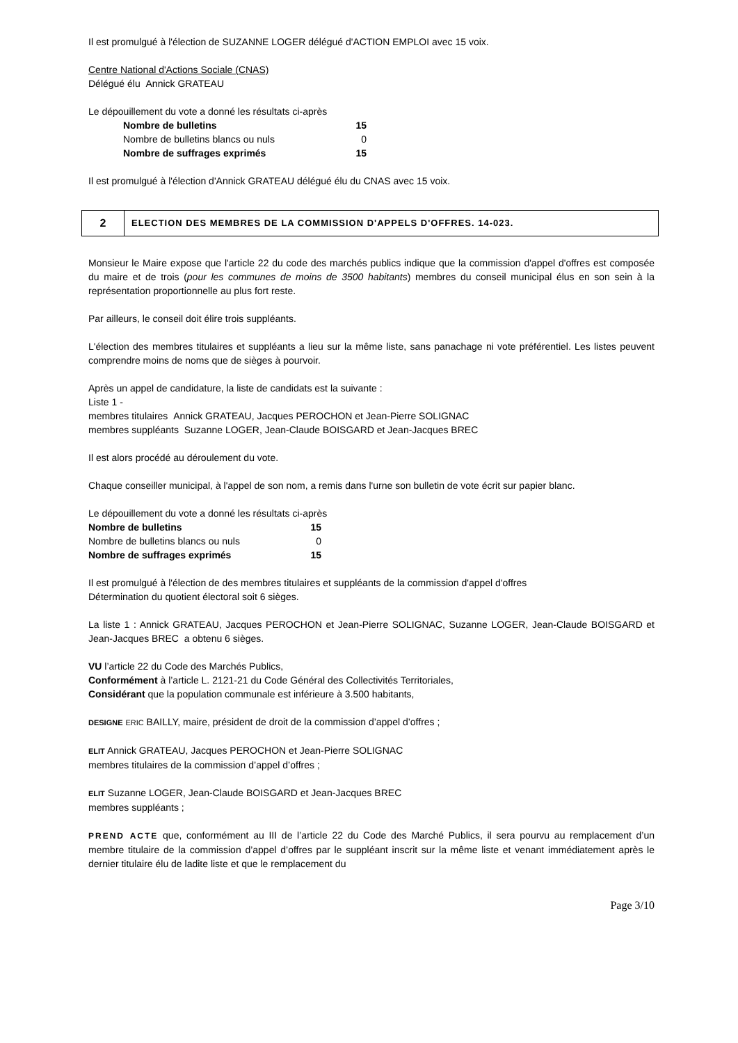Il est promulgué à l'élection de SUZANNE LOGER délégué d'ACTION EMPLOI avec 15 voix.
Centre National d'Actions Sociale (CNAS)
Délégué élu Annick GRATEAU
Le dépouillement du vote a donné les résultats ci-après
| Nombre de bulletins | 15 |
| Nombre de bulletins blancs ou nuls | 0 |
| Nombre de suffrages exprimés | 15 |
Il est promulgué à l'élection d'Annick GRATEAU délégué élu du CNAS avec 15 voix.
2
ELECTION DES MEMBRES DE LA COMMISSION D'APPELS D'OFFRES. 14-023.
Monsieur le Maire expose que l'article 22 du code des marchés publics indique que la commission d'appel d'offres est composée du maire et de trois (pour les communes de moins de 3500 habitants) membres du conseil municipal élus en son sein à la représentation proportionnelle au plus fort reste.
Par ailleurs, le conseil doit élire trois suppléants.
L'élection des membres titulaires et suppléants a lieu sur la même liste, sans panachage ni vote préférentiel. Les listes peuvent comprendre moins de noms que de sièges à pourvoir.
Après un appel de candidature, la liste de candidats est la suivante :
Liste 1 -
membres titulaires Annick GRATEAU, Jacques PEROCHON et Jean-Pierre SOLIGNAC
membres suppléants Suzanne LOGER, Jean-Claude BOISGARD et Jean-Jacques BREC
Il est alors procédé au déroulement du vote.
Chaque conseiller municipal, à l'appel de son nom, a remis dans l'urne son bulletin de vote écrit sur papier blanc.
Le dépouillement du vote a donné les résultats ci-après
| Nombre de bulletins | 15 |
| Nombre de bulletins blancs ou nuls | 0 |
| Nombre de suffrages exprimés | 15 |
Il est promulgué à l'élection de des membres titulaires et suppléants de la commission d'appel d'offres
Détermination du quotient électoral soit 6 sièges.
La liste 1 : Annick GRATEAU, Jacques PEROCHON et Jean-Pierre SOLIGNAC, Suzanne LOGER, Jean-Claude BOISGARD et Jean-Jacques BREC a obtenu 6 sièges.
VU l’article 22 du Code des Marchés Publics,
Conformément à l’article L. 2121-21 du Code Général des Collectivités Territoriales,
Considérant que la population communale est inférieure à 3.500 habitants,
DESIGNE ERIC BAILLY, maire, président de droit de la commission d’appel d’offres ;
ELIT Annick GRATEAU, Jacques PEROCHON et Jean-Pierre SOLIGNAC
membres titulaires de la commission d’appel d’offres ;
ELIT Suzanne LOGER, Jean-Claude BOISGARD et Jean-Jacques BREC
membres suppléants ;
PREND ACTE que, conformément au III de l’article 22 du Code des Marché Publics, il sera pourvu au remplacement d’un membre titulaire de la commission d’appel d’offres par le suppléant inscrit sur la même liste et venant immédiatement après le dernier titulaire élu de ladite liste et que le remplacement du
Page 3/10